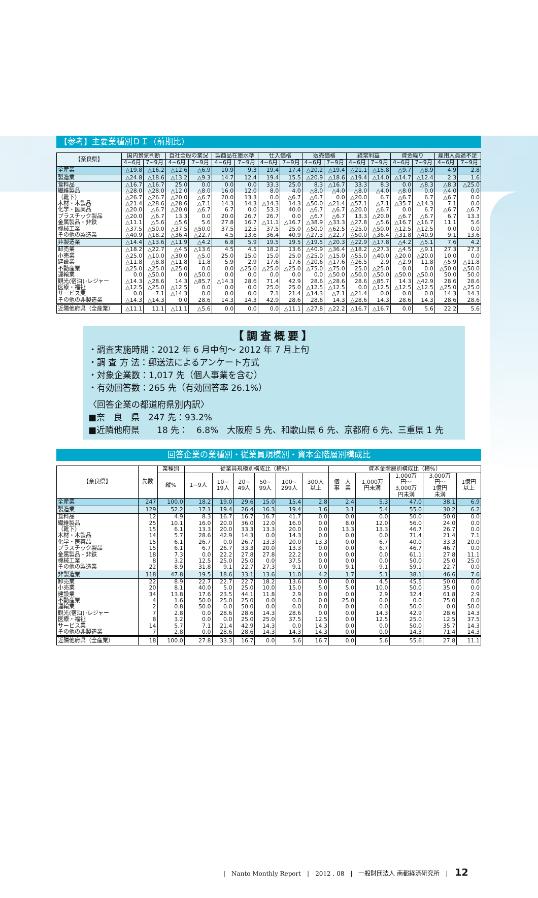【参考】主要業種別ＤＩ（前期比）
| 【奈良県】 | 国内景気判断 | | 自社全般の業況 | | 製商品在庫水準 | | 仕入価格 | | 販売価格 | | 経常利益 | | 資金繰り | | 雇用人員過不足 | |
| --- | --- | --- | --- | --- | --- | --- | --- | --- | --- | --- | --- | --- | --- | --- | --- | --- |
| | 4~6月 | 7~9月 | 4~6月 | 7~9月 | 4~6月 | 7~9月 | 4~6月 | 7~9月 | 4~6月 | 7~9月 | 4~6月 | 7~9月 | 4~6月 | 7~9月 | 4~6月 | 7~9月 |
| 全産業 | △19.8 | △16.2 | △12.6 | △6.9 | 10.9 | 9.3 | 19.4 | 17.4 | △20.2 | △19.4 | △21.1 | △15.8 | △9.7 | △8.9 | 4.9 | 2.8 |
| 製造業 | △24.8 | △18.6 | △13.2 | △9.3 | 14.7 | 12.4 | 19.4 | 15.5 | △20.9 | △18.6 | △19.4 | △14.0 | △14.7 | △12.4 | 2.3 | 1.6 |
| 食料品 | △16.7 | △16.7 | 25.0 | 0.0 | 0.0 | 0.0 | 33.3 | 25.0 | 8.3 | △16.7 | 33.3 | 8.3 | 0.0 | △8.3 | △8.3 | △25.0 |
| 繊維製品 | △28.0 | △28.0 | △12.0 | △8.0 | 16.0 | 12.0 | 8.0 | 4.0 | △8.0 | △4.0 | △8.0 | △4.0 | △8.0 | 0.0 | △4.0 | 0.0 |
| （靴下） | △26.7 | △26.7 | △20.0 | △6.7 | 20.0 | 13.3 | 0.0 | △6.7 | △6.7 | 0.0 | △20.0 | 6.7 | △6.7 | 6.7 | △6.7 | 0.0 |
| 木材・木製品 | △21.4 | △28.6 | △28.6 | △7.1 | 14.3 | 14.3 | △14.3 | 14.3 | △50.0 | △21.4 | △57.1 | △7.1 | △35.7 | △14.3 | 7.1 | 0.0 |
| 化学・医薬品 | △20.0 | △6.7 | △20.0 | △6.7 | 6.7 | 0.0 | 53.3 | 40.0 | △6.7 | △6.7 | △20.0 | △6.7 | 0.0 | 6.7 | △6.7 | △6.7 |
| プラスチック製品 | △20.0 | △6.7 | 13.3 | 0.0 | 20.0 | 26.7 | 26.7 | 0.0 | △6.7 | △6.7 | 13.3 | △20.0 | △6.7 | △6.7 | 6.7 | 13.3 |
| 金属製品・非鉄 | △11.1 | △5.6 | △5.6 | 5.6 | 27.8 | 16.7 | △11.1 | △16.7 | △38.9 | △33.3 | △27.8 | △5.6 | △16.7 | △16.7 | 11.1 | 5.6 |
| 機械工業 | △37.5 | △50.0 | △37.5 | △50.0 | 37.5 | 12.5 | 37.5 | 25.0 | △50.0 | △62.5 | △25.0 | △50.0 | △12.5 | △12.5 | 0.0 | 0.0 |
| その他の製造業 | △40.9 | △18.2 | △36.4 | △22.7 | 4.5 | 13.6 | 36.4 | 40.9 | △27.3 | △22.7 | △50.0 | △36.4 | △31.8 | △40.9 | 9.1 | 13.6 |
| 非製造業 | △14.4 | △13.6 | △11.9 | △4.2 | 6.8 | 5.9 | 19.5 | 19.5 | △19.5 | △20.3 | △22.9 | △17.8 | △4.2 | △5.1 | 7.6 | 4.2 |
| 卸売業 | △18.2 | △22.7 | △4.5 | △13.6 | 4.5 | 4.5 | 18.2 | 13.6 | △40.9 | △36.4 | △18.2 | △27.3 | △4.5 | △9.1 | 27.3 | 27.3 |
| 小売業 | △25.0 | △10.0 | △30.0 | △5.0 | 25.0 | 15.0 | 15.0 | 25.0 | △25.0 | △15.0 | △55.0 | △40.0 | △20.0 | △20.0 | 10.0 | 0.0 |
| 建設業 | △11.8 | △8.8 | △11.8 | 11.8 | 5.9 | 2.9 | 17.6 | 17.6 | △20.6 | △17.6 | △26.5 | 2.9 | △2.9 | 11.8 | △5.9 | △11.8 |
| 不動産業 | △25.0 | △25.0 | △25.0 | 0.0 | 0.0 | △25.0 | △25.0 | △25.0 | △75.0 | △75.0 | 25.0 | △25.0 | 0.0 | 0.0 | △50.0 | △50.0 |
| 運輸業 | 0.0 | △50.0 | 0.0 | △50.0 | 0.0 | 0.0 | 0.0 | 0.0 | 0.0 | △50.0 | △50.0 | △50.0 | △50.0 | △50.0 | 50.0 | 50.0 |
| 観光(宿泊)･レジャー | △14.3 | △28.6 | 14.3 | △85.7 | △14.3 | 28.6 | 71.4 | 42.9 | 28.6 | △28.6 | 28.6 | △85.7 | 14.3 | △42.9 | 28.6 | 28.6 |
| 医療・福祉 | △12.5 | △25.0 | △12.5 | 0.0 | 0.0 | 0.0 | 25.0 | 25.0 | △12.5 | △12.5 | 0.0 | △12.5 | △12.5 | △12.5 | △25.0 | △25.0 |
| サービス業 | 0.0 | 7.1 | △14.3 | 0.0 | 0.0 | 0.0 | 7.1 | 21.4 | △14.3 | △7.1 | △21.4 | 0.0 | 0.0 | 0.0 | 14.3 | 14.3 |
| その他の非製造業 | △14.3 | △14.3 | 0.0 | 28.6 | 14.3 | 14.3 | 42.9 | 28.6 | 28.6 | 14.3 | △28.6 | 14.3 | 28.6 | 14.3 | 28.6 | 28.6 |
| 近隣他府県（全産業） | △11.1 | 11.1 | △11.1 | △5.6 | 0.0 | 0.0 | 0.0 | △11.1 | △27.8 | △22.2 | △16.7 | △16.7 | 0.0 | 5.6 | 22.2 | 5.6 |
【調査概要】
・調査実施時期：2012 年 6 月中旬～ 2012 年 7 月上旬
・調 査 方 法：郵送法によるアンケート方式
・対象企業数：1,017 先（個人事業を含む）
・有効回答数：265 先（有効回答率 26.1%）
〈回答企業の都道府県別内訳〉
■奈　良　県　247 先：93.2%
■近隣他府県　　18 先：　6.8%　大阪府 5 先、和歌山県 6 先、京都府 6 先、三重県 1 先
回答企業の業種別・従業員規模別・資本金階層別構成比
| 【奈良県】 | 先数 | 業種別 | 従業員規模別構成比（横%） | | | | | | 資本金階層別構成比（横%） | | | | |
| --- | --- | --- | --- | --- | --- | --- | --- | --- | --- | --- | --- | --- | --- |
| | | 縦% | 1~9人 | 10~ 19人 | 20~ 49人 | 50~ 99人 | 100~ 299人 | 300人 以上 | 個 人 事 業 | 1,000万 円未満 | 1,000万 円～ 3,000万 円未満 | 3,000万 円～ 1億円 未満 | 1億円 以上 |
| 全産業 | 247 | 100.0 | 18.2 | 19.0 | 29.6 | 15.0 | 15.4 | 2.8 | 2.4 | 5.3 | 47.0 | 38.1 | 6.9 |
| 製造業 | 129 | 52.2 | 17.1 | 19.4 | 26.4 | 16.3 | 19.4 | 1.6 | 3.1 | 5.4 | 55.0 | 30.2 | 6.2 |
| 食料品 | 12 | 4.9 | 8.3 | 16.7 | 16.7 | 16.7 | 41.7 | 0.0 | 0.0 | 0.0 | 50.0 | 50.0 | 0.0 |
| 繊維製品 | 25 | 10.1 | 16.0 | 20.0 | 36.0 | 12.0 | 16.0 | 0.0 | 8.0 | 12.0 | 56.0 | 24.0 | 0.0 |
| （靴下） | 15 | 6.1 | 13.3 | 20.0 | 33.3 | 13.3 | 20.0 | 0.0 | 13.3 | 13.3 | 46.7 | 26.7 | 0.0 |
| 木材・木製品 | 14 | 5.7 | 28.6 | 42.9 | 14.3 | 0.0 | 14.3 | 0.0 | 0.0 | 0.0 | 71.4 | 21.4 | 7.1 |
| 化学・医薬品 | 15 | 6.1 | 26.7 | 0.0 | 26.7 | 13.3 | 20.0 | 13.3 | 0.0 | 6.7 | 40.0 | 33.3 | 20.0 |
| プラスチック製品 | 15 | 6.1 | 6.7 | 26.7 | 33.3 | 20.0 | 13.3 | 0.0 | 0.0 | 6.7 | 46.7 | 46.7 | 0.0 |
| 金属製品・非鉄 | 18 | 7.3 | 0.0 | 22.2 | 27.8 | 27.8 | 22.2 | 0.0 | 0.0 | 0.0 | 61.1 | 27.8 | 11.1 |
| 機械工業 | 8 | 3.2 | 12.5 | 25.0 | 25.0 | 0.0 | 37.5 | 0.0 | 0.0 | 0.0 | 50.0 | 25.0 | 25.0 |
| その他の製造業 | 22 | 8.9 | 31.8 | 9.1 | 22.7 | 27.3 | 9.1 | 0.0 | 9.1 | 9.1 | 59.1 | 22.7 | 0.0 |
| 非製造業 | 118 | 47.8 | 19.5 | 18.6 | 33.1 | 13.6 | 11.0 | 4.2 | 1.7 | 5.1 | 38.1 | 46.6 | 7.6 |
| 卸売業 | 22 | 8.9 | 22.7 | 22.7 | 22.7 | 18.2 | 13.6 | 0.0 | 0.0 | 4.5 | 45.5 | 50.0 | 0.0 |
| 小売業 | 20 | 8.1 | 40.0 | 5.0 | 25.0 | 10.0 | 15.0 | 5.0 | 5.0 | 10.0 | 50.0 | 35.0 | 0.0 |
| 建設業 | 34 | 13.8 | 17.6 | 23.5 | 44.1 | 11.8 | 2.9 | 0.0 | 0.0 | 2.9 | 32.4 | 61.8 | 2.9 |
| 不動産業 | 4 | 1.6 | 50.0 | 25.0 | 25.0 | 0.0 | 0.0 | 0.0 | 25.0 | 0.0 | 0.0 | 75.0 | 0.0 |
| 運輸業 | 2 | 0.8 | 50.0 | 0.0 | 50.0 | 0.0 | 0.0 | 0.0 | 0.0 | 0.0 | 50.0 | 0.0 | 50.0 |
| 観光(宿泊)･レジャー | 7 | 2.8 | 0.0 | 28.6 | 28.6 | 14.3 | 28.6 | 0.0 | 0.0 | 14.3 | 42.9 | 28.6 | 14.3 |
| 医療・福祉 | 8 | 3.2 | 0.0 | 0.0 | 25.0 | 25.0 | 37.5 | 12.5 | 0.0 | 12.5 | 25.0 | 12.5 | 37.5 |
| サービス業 | 14 | 5.7 | 7.1 | 21.4 | 42.9 | 14.3 | 0.0 | 14.3 | 0.0 | 0.0 | 50.0 | 35.7 | 14.3 |
| その他の非製造業 | 7 | 2.8 | 0.0 | 28.6 | 28.6 | 14.3 | 14.3 | 14.3 | 0.0 | 0.0 | 14.3 | 71.4 | 14.3 |
| 近隣他府県（全産業） | 18 | 100.0 | 27.8 | 33.3 | 16.7 | 0.0 | 5.6 | 16.7 | 0.0 | 5.6 | 55.6 | 27.8 | 11.1 |
|　Nanto Monthly Report　|　2012 . 08　|　一般財団法人 南都経済研究所　| 12